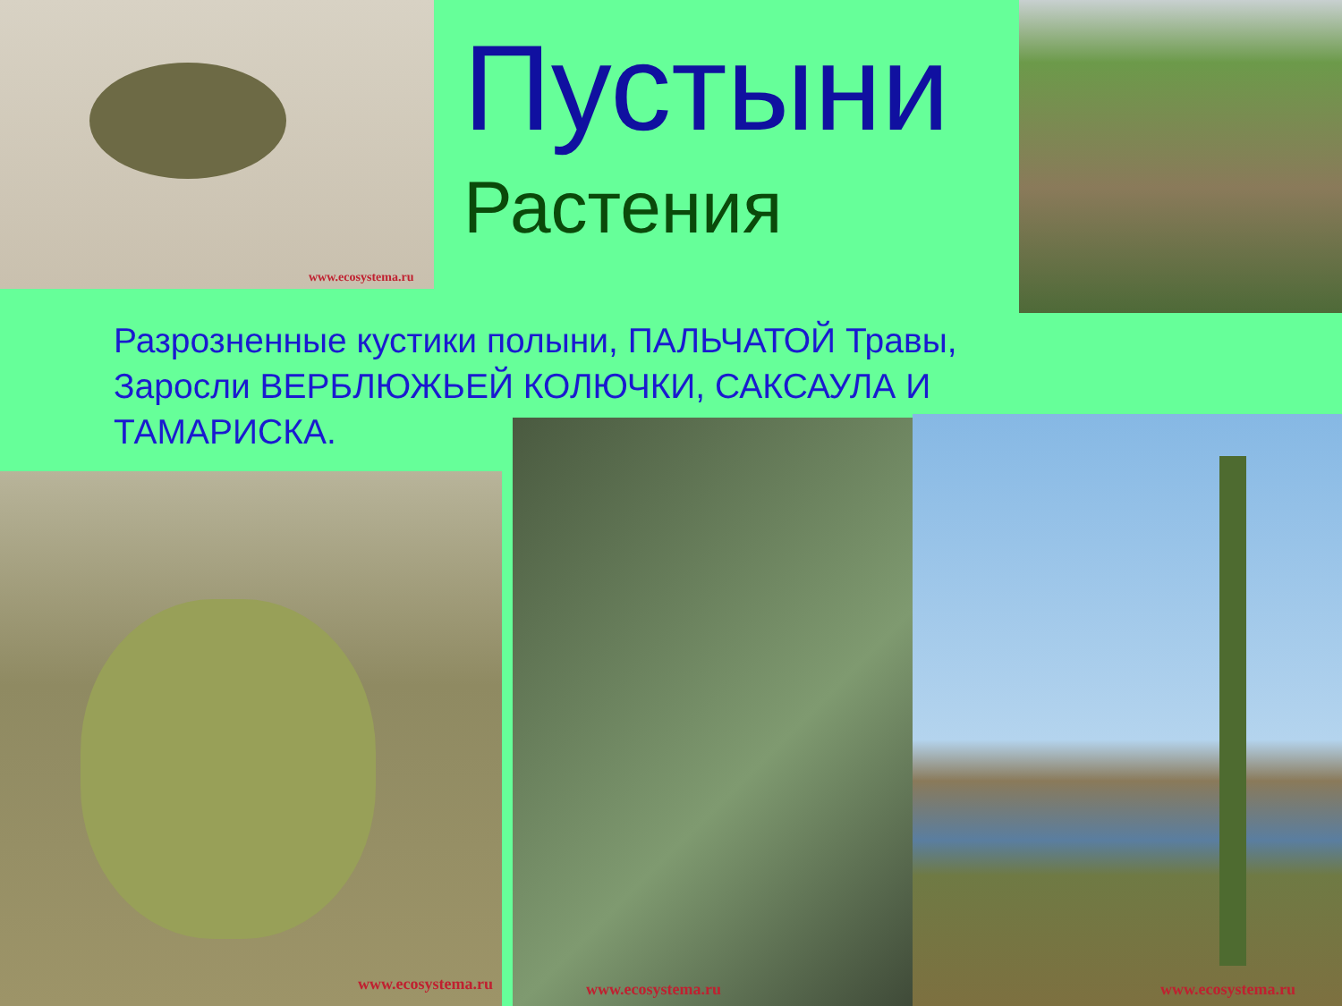Пустыни
Растения
Разрозненные кустики полыни, ПАЛЬЧАТОЙ Травы, Заросли ВЕРБЛЮЖЬЕЙ КОЛЮЧКИ, САКСАУЛА И ТАМАРИСКА.
www.ecosystema.ru
www.ecosystema.ru www.ecosystema.ru www.ecosystema.ru